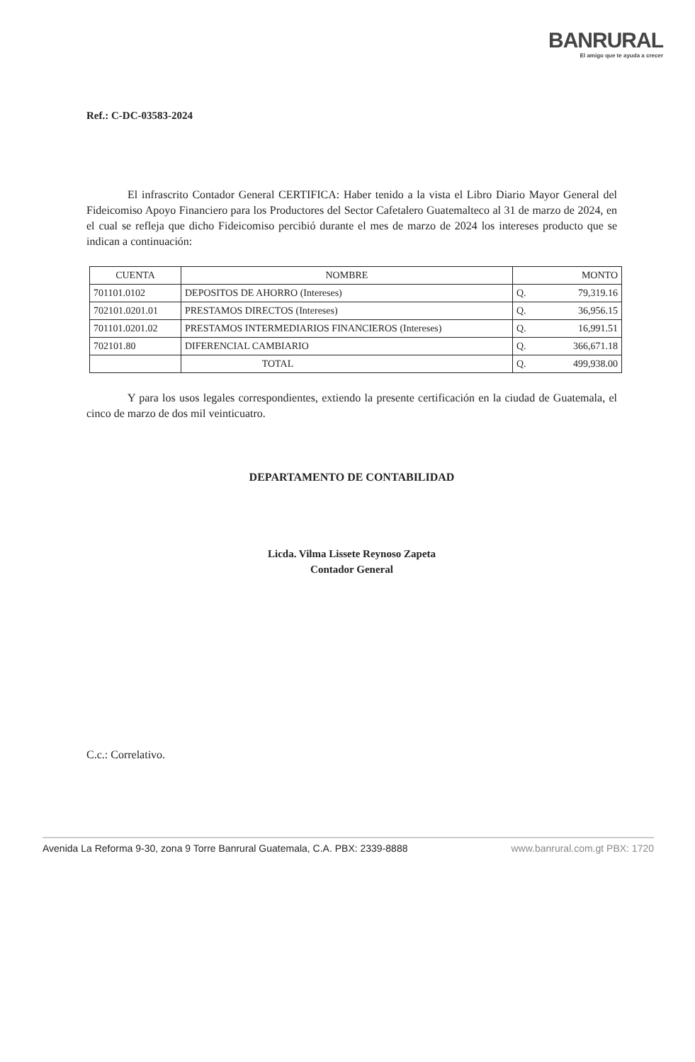BANRURAL
El amigo que te ayuda a crecer
Ref.: C-DC-03583-2024
El infrascrito Contador General CERTIFICA: Haber tenido a la vista el Libro Diario Mayor General del Fideicomiso Apoyo Financiero para los Productores del Sector Cafetalero Guatemalteco al 31 de marzo de 2024, en el cual se refleja que dicho Fideicomiso percibió durante el mes de marzo de 2024 los intereses producto que se indican a continuación:
| CUENTA | NOMBRE | MONTO | |
| --- | --- | --- | --- |
| 701101.0102 | DEPOSITOS DE AHORRO (Intereses) | Q. | 79,319.16 |
| 702101.0201.01 | PRESTAMOS DIRECTOS (Intereses) | Q. | 36,956.15 |
| 701101.0201.02 | PRESTAMOS INTERMEDIARIOS FINANCIEROS (Intereses) | Q. | 16,991.51 |
| 702101.80 | DIFERENCIAL CAMBIARIO | Q. | 366,671.18 |
| | TOTAL | Q. | 499,938.00 |
Y para los usos legales correspondientes, extiendo la presente certificación en la ciudad de Guatemala, el cinco de marzo de dos mil veinticuatro.
DEPARTAMENTO DE CONTABILIDAD
Licda. Vilma Lissete Reynoso Zapeta
Contador General
C.c.: Correlativo.
Avenida La Reforma 9-30, zona 9 Torre Banrural Guatemala, C.A. PBX: 2339-8888 www.banrural.com.gt PBX: 1720